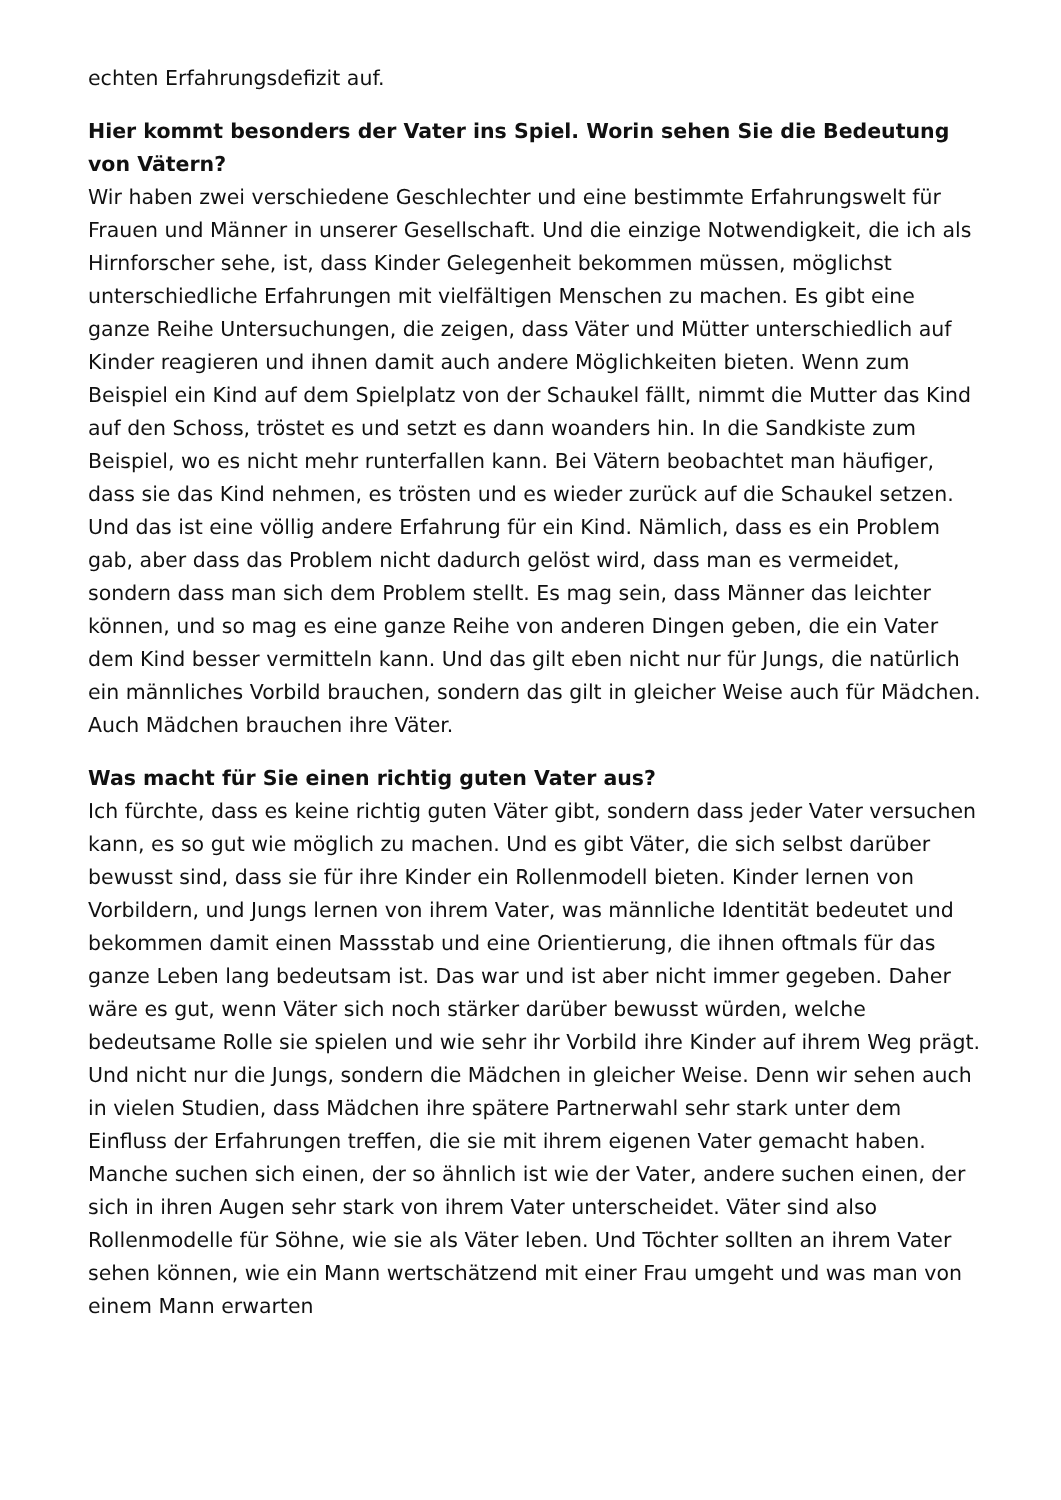echten Erfahrungsdefizit auf.
Hier kommt besonders der Vater ins Spiel. Worin sehen Sie die Bedeutung von Vätern?
Wir haben zwei verschiedene Geschlechter und eine bestimmte Erfahrungswelt für Frauen und Männer in unserer Gesellschaft. Und die einzige Notwendigkeit, die ich als Hirnforscher sehe, ist, dass Kinder Gelegenheit bekommen müssen, möglichst unterschiedliche Erfahrungen mit vielfältigen Menschen zu machen. Es gibt eine ganze Reihe Untersuchungen, die zeigen, dass Väter und Mütter unterschiedlich auf Kinder reagieren und ihnen damit auch andere Möglichkeiten bieten. Wenn zum Beispiel ein Kind auf dem Spielplatz von der Schaukel fällt, nimmt die Mutter das Kind auf den Schoss, tröstet es und setzt es dann woanders hin. In die Sandkiste zum Beispiel, wo es nicht mehr runterfallen kann. Bei Vätern beobachtet man häufiger, dass sie das Kind nehmen, es trösten und es wieder zurück auf die Schaukel setzen. Und das ist eine völlig andere Erfahrung für ein Kind. Nämlich, dass es ein Problem gab, aber dass das Problem nicht dadurch gelöst wird, dass man es vermeidet, sondern dass man sich dem Problem stellt. Es mag sein, dass Männer das leichter können, und so mag es eine ganze Reihe von anderen Dingen geben, die ein Vater dem Kind besser vermitteln kann. Und das gilt eben nicht nur für Jungs, die natürlich ein männliches Vorbild brauchen, sondern das gilt in gleicher Weise auch für Mädchen. Auch Mädchen brauchen ihre Väter.
Was macht für Sie einen richtig guten Vater aus?
Ich fürchte, dass es keine richtig guten Väter gibt, sondern dass jeder Vater versuchen kann, es so gut wie möglich zu machen. Und es gibt Väter, die sich selbst darüber bewusst sind, dass sie für ihre Kinder ein Rollenmodell bieten. Kinder lernen von Vorbildern, und Jungs lernen von ihrem Vater, was männliche Identität bedeutet und bekommen damit einen Massstab und eine Orientierung, die ihnen oftmals für das ganze Leben lang bedeutsam ist. Das war und ist aber nicht immer gegeben. Daher wäre es gut, wenn Väter sich noch stärker darüber bewusst würden, welche bedeutsame Rolle sie spielen und wie sehr ihr Vorbild ihre Kinder auf ihrem Weg prägt. Und nicht nur die Jungs, sondern die Mädchen in gleicher Weise. Denn wir sehen auch in vielen Studien, dass Mädchen ihre spätere Partnerwahl sehr stark unter dem Einfluss der Erfahrungen treffen, die sie mit ihrem eigenen Vater gemacht haben. Manche suchen sich einen, der so ähnlich ist wie der Vater, andere suchen einen, der sich in ihren Augen sehr stark von ihrem Vater unterscheidet. Väter sind also Rollenmodelle für Söhne, wie sie als Väter leben. Und Töchter sollten an ihrem Vater sehen können, wie ein Mann wertschätzend mit einer Frau umgeht und was man von einem Mann erwarten